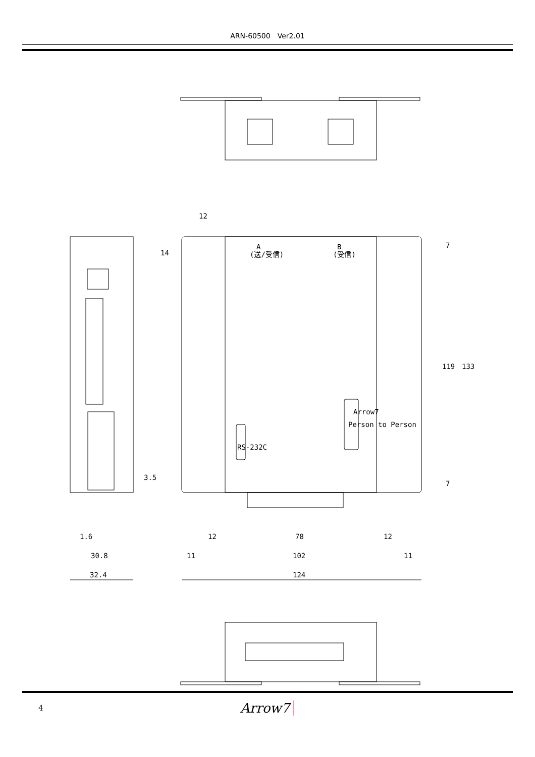ARN-60500　Ver2.01
A
B
(送/受信)
(受信)
Arrow7
Person to Person
RS-232C
12
14
3.5
7
119
133
7
1.6
12
78
12
30.8
11
102
11
32.4
124
4 Arrow7